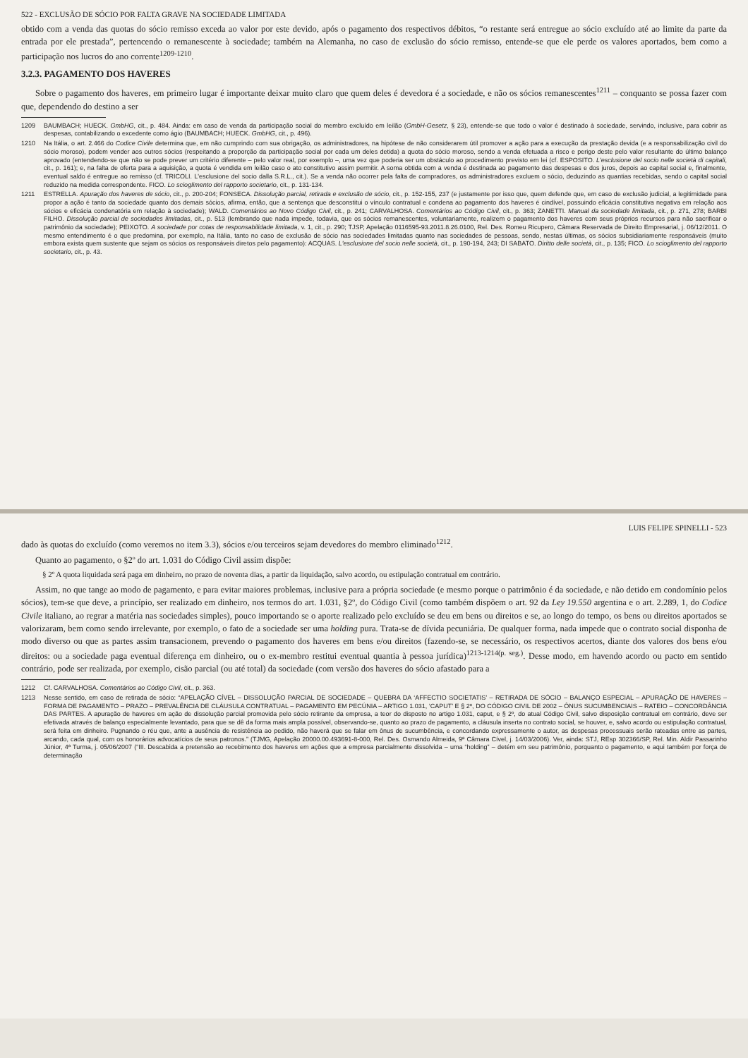522 - EXCLUSÃO DE SÓCIO POR FALTA GRAVE NA SOCIEDADE LIMITADA
obtido com a venda das quotas do sócio remisso exceda ao valor por este devido, após o pagamento dos respectivos débitos, “o restante será entregue ao sócio excluído até ao limite da parte da entrada por ele prestada”, pertencendo o remanescente à sociedade; também na Alemanha, no caso de exclusão do sócio remisso, entende-se que ele perde os valores aportados, bem como a participação nos lucros do ano corrente<sup>1209-1210</sup>.
3.2.3. PAGAMENTO DOS HAVERES
Sobre o pagamento dos haveres, em primeiro lugar é importante deixar muito claro que quem deles é devedora é a sociedade, e não os sócios remanescentes<sup>1211</sup> – conquanto se possa fazer com que, dependendo do destino a ser
1209 BAUMBACH; HUECK. GmbHG, cit., p. 484. Ainda: em caso de venda da participação social do membro excluído em leilão (GmbH-Gesetz, § 23), entende-se que todo o valor é destinado à sociedade, servindo, inclusive, para cobrir as despesas, contabilizando o excedente como ágio (BAUMBACH; HUECK. GmbHG, cit., p. 496).
1210 Na Itália, o art. 2.466 do Codice Civile determina que, em não cumprindo com sua obrigação, os administradores, na hipótese de não considerarem útil promover a ação para a execução da prestação devida (e a responsabilização civil do sócio moroso), podem vender aos outros sócios (respeitando a proporção da participação social por cada um deles detida) a quota do sócio moroso, sendo a venda efetuada a risco e perigo deste pelo valor resultante do último balanço aprovado (entendendo-se que não se pode prever um critério diferente – pelo valor real, por exemplo –, uma vez que poderia ser um obstáculo ao procedimento previsto em lei (cf. ESPOSITO. L'esclusione del socio nelle società di capitali, cit., p. 161); e, na falta de oferta para a aquisição, a quota é vendida em leilão caso o ato constitutivo assim permitir. A soma obtida com a venda é destinada ao pagamento das despesas e dos juros, depois ao capital social e, finalmente, eventual saldo é entregue ao remisso (cf. TRICOLI. L'esclusione del socio dalla S.R.L., cit.). Se a venda não ocorrer pela falta de compradores, os administradores excluem o sócio, deduzindo as quantias recebidas, sendo o capital social reduzido na medida correspondente. FICO. Lo scioglimento del rapporto societario, cit., p. 131-134.
1211 ESTRELLA. Apuração dos haveres de sócio, cit., p. 200-204; FONSECA. Dissolução parcial, retirada e exclusão de sócio, cit., p. 152-155, 237 (e justamente por isso que, quem defende que, em caso de exclusão judicial, a legitimidade para propor a ação é tanto da sociedade quanto dos demais sócios, afirma, então, que a sentença que desconstitui o vínculo contratual e condena ao pagamento dos haveres é cindível, possuindo eficácia constitutiva negativa em relação aos sócios e eficácia condenatória em relação à sociedade); WALD. Comentários ao Novo Código Civil, cit., p. 241; CARVALHOSA. Comentários ao Código Civil, cit., p. 363; ZANETTI. Manual da sociedade limitada, cit., p. 271, 278; BARBI FILHO. Dissolução parcial de sociedades limitadas, cit., p. 513 (lembrando que nada impede, todavia, que os sócios remanescentes, voluntariamente, realizem o pagamento dos haveres com seus próprios recursos para não sacrificar o patrimônio da sociedade); PEIXOTO. A sociedade por cotas de responsabilidade limitada, v. 1, cit., p. 290; TJSP, Apelação 0116595-93.2011.8.26.0100, Rel. Des. Romeu Ricupero, Câmara Reservada de Direito Empresarial, j. 06/12/2011. O mesmo entendimento é o que predomina, por exemplo, na Itália, tanto no caso de exclusão de sócio nas sociedades limitadas quanto nas sociedades de pessoas, sendo, nestas últimas, os sócios subsidiariamente responsáveis (muito embora exista quem sustente que sejam os sócios os responsáveis diretos pelo pagamento): ACQUAS. L'esclusione del socio nelle società, cit., p. 190-194, 243; DI SABATO. Diritto delle società, cit., p. 135; FICO. Lo scioglimento del rapporto societario, cit., p. 43.
LUIS FELIPE SPINELLI - 523
dado às quotas do excluído (como veremos no item 3.3), sócios e/ou terceiros sejam devedores do membro eliminado<sup>1212</sup>.
Quanto ao pagamento, o §2º do art. 1.031 do Código Civil assim dispõe:
§ 2º A quota liquidada será paga em dinheiro, no prazo de noventa dias, a partir da liquidação, salvo acordo, ou estipulação contratual em contrário.
Assim, no que tange ao modo de pagamento, e para evitar maiores problemas, inclusive para a própria sociedade (e mesmo porque o patrimônio é da sociedade, e não detido em condomínio pelos sócios), tem-se que deve, a princípio, ser realizado em dinheiro, nos termos do art. 1.031, §2º, do Código Civil (como também dispõem o art. 92 da Ley 19.550 argentina e o art. 2.289, 1, do Codice Civile italiano, ao regrar a matéria nas sociedades simples), pouco importando se o aporte realizado pelo excluído se deu em bens ou direitos e se, ao longo do tempo, os bens ou direitos aportados se valorizaram, bem como sendo irrelevante, por exemplo, o fato de a sociedade ser uma holding pura. Trata-se de dívida pecuniária. De qualquer forma, nada impede que o contrato social disponha de modo diverso ou que as partes assim transacionem, prevendo o pagamento dos haveres em bens e/ou direitos (fazendo-se, se necessário, os respectivos acertos, diante dos valores dos bens e/ou direitos: ou a sociedade paga eventual diferença em dinheiro, ou o ex-membro restitui eventual quantia à pessoa jurídica)<sup>1213-1214(p. seg.)</sup>. Desse modo, em havendo acordo ou pacto em sentido contrário, pode ser realizada, por exemplo, cisão parcial (ou até total) da sociedade (com versão dos haveres do sócio afastado para a
1212 Cf. CARVALHOSA. Comentários ao Código Civil, cit., p. 363.
1213 Nesse sentido, em caso de retirada de sócio: “APELAÇÃO CÍVEL – DISSOLUÇÃO PARCIAL DE SOCIEDADE – QUEBRA DA ‘AFFECTIO SOCIETATIS’ – RETIRADA DE SÓCIO – BALANÇO ESPECIAL – APURAÇÃO DE HAVERES – FORMA DE PAGAMENTO – PRAZO – PREVALÊNCIA DE CLÁUSULA CONTRATUAL – PAGAMENTO EM PECÚNIA – ARTIGO 1.031, ‘CAPUT’ E § 2º, DO CÓDIGO CIVIL DE 2002 – ÔNUS SUCUMBENCIAIS – RATEIO – CONCORDÂNCIA DAS PARTES. A apuração de haveres em ação de dissolução parcial promovida pelo sócio retirante da empresa, a teor do disposto no artigo 1.031, caput, e § 2º, do atual Código Civil, salvo disposição contratual em contrário, deve ser efetivada através de balanço especialmente levantado, para que se dê da forma mais ampla possível, observando-se, quanto ao prazo de pagamento, a cláusula inserta no contrato social, se houver, e, salvo acordo ou estipulação contratual, será feita em dinheiro. Pugnando o réu que, ante a ausência de resistência ao pedido, não haverá que se falar em ônus de sucumbência, e concordando expressamente o autor, as despesas processuais serão rateadas entre as partes, arcando, cada qual, com os honorários advocatícios de seus patronos.” (TJMG, Apelação 20000.00.493691-8-000, Rel. Des. Osmando Almeida, 9ª Câmara Cível, j. 14/03/2006). Ver, ainda: STJ, REsp 302366/SP, Rel. Min. Aldir Passarinho Júnior, 4ª Turma, j. 05/06/2007 (“III. Descabida a pretensão ao recebimento dos haveres em ações que a empresa parcialmente dissolvida – uma “holding” – detém em seu patrimônio, porquanto o pagamento, e aqui também por força de determinação